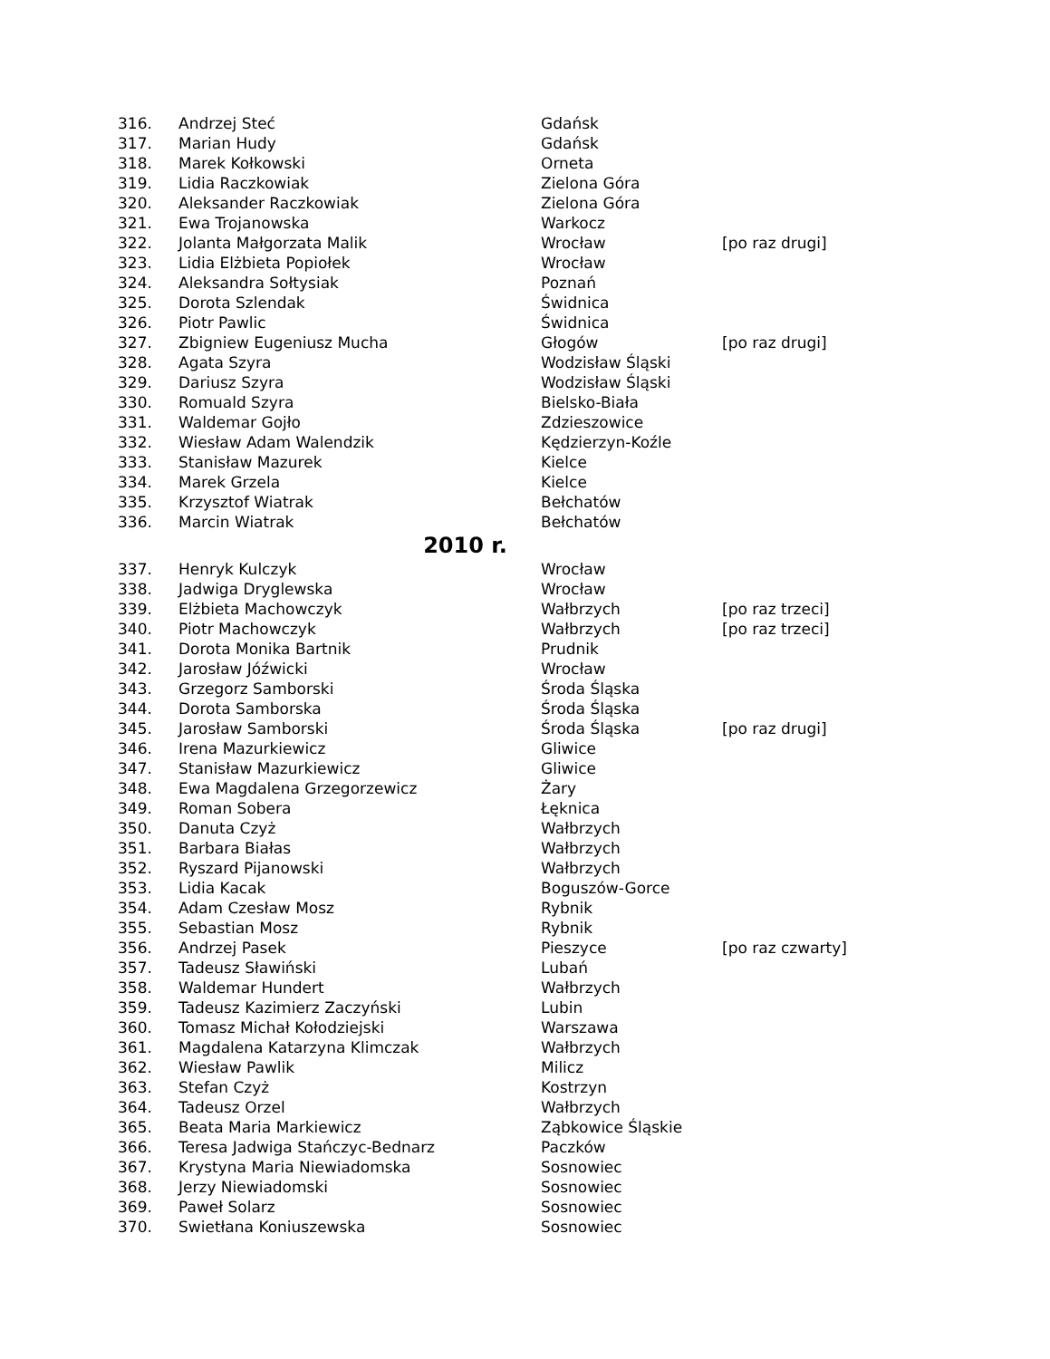| 316. | Andrzej Steć | Gdańsk | |
| 317. | Marian Hudy | Gdańsk | |
| 318. | Marek Kołkowski | Orneta | |
| 319. | Lidia Raczkowiak | Zielona Góra | |
| 320. | Aleksander Raczkowiak | Zielona Góra | |
| 321. | Ewa Trojanowska | Warkocz | |
| 322. | Jolanta Małgorzata Malik | Wrocław | [po raz drugi] |
| 323. | Lidia Elżbieta Popiołek | Wrocław | |
| 324. | Aleksandra Sołtysiak | Poznań | |
| 325. | Dorota Szlendak | Świdnica | |
| 326. | Piotr Pawlic | Świdnica | |
| 327. | Zbigniew Eugeniusz Mucha | Głogów | [po raz drugi] |
| 328. | Agata Szyra | Wodzisław Śląski | |
| 329. | Dariusz Szyra | Wodzisław Śląski | |
| 330. | Romuald Szyra | Bielsko-Biała | |
| 331. | Waldemar Gojło | Zdzieszowice | |
| 332. | Wiesław Adam Walendzik | Kędzierzyn-Koźle | |
| 333. | Stanisław Mazurek | Kielce | |
| 334. | Marek Grzela | Kielce | |
| 335. | Krzysztof Wiatrak | Bełchatów | |
| 336. | Marcin Wiatrak | Bełchatów | |
| 2010 r. | | | |
| 337. | Henryk Kulczyk | Wrocław | |
| 338. | Jadwiga Dryglewska | Wrocław | |
| 339. | Elżbieta Machowczyk | Wałbrzych | [po raz trzeci] |
| 340. | Piotr Machowczyk | Wałbrzych | [po raz trzeci] |
| 341. | Dorota Monika Bartnik | Prudnik | |
| 342. | Jarosław Jóźwicki | Wrocław | |
| 343. | Grzegorz Samborski | Środa Śląska | |
| 344. | Dorota Samborska | Środa Śląska | |
| 345. | Jarosław Samborski | Środa Śląska | [po raz drugi] |
| 346. | Irena Mazurkiewicz | Gliwice | |
| 347. | Stanisław Mazurkiewicz | Gliwice | |
| 348. | Ewa Magdalena Grzegorzewicz | Żary | |
| 349. | Roman Sobera | Łęknica | |
| 350. | Danuta Czyż | Wałbrzych | |
| 351. | Barbara Białas | Wałbrzych | |
| 352. | Ryszard Pijanowski | Wałbrzych | |
| 353. | Lidia Kacak | Boguszów-Gorce | |
| 354. | Adam Czesław Mosz | Rybnik | |
| 355. | Sebastian Mosz | Rybnik | |
| 356. | Andrzej Pasek | Pieszyce | [po raz czwarty] |
| 357. | Tadeusz Sławiński | Lubań | |
| 358. | Waldemar Hundert | Wałbrzych | |
| 359. | Tadeusz Kazimierz Zaczyński | Lubin | |
| 360. | Tomasz Michał Kołodziejski | Warszawa | |
| 361. | Magdalena Katarzyna Klimczak | Wałbrzych | |
| 362. | Wiesław Pawlik | Milicz | |
| 363. | Stefan Czyż | Kostrzyn | |
| 364. | Tadeusz Orzel | Wałbrzych | |
| 365. | Beata Maria Markiewicz | Ząbkowice Śląskie | |
| 366. | Teresa Jadwiga Stańczyc-Bednarz | Paczków | |
| 367. | Krystyna Maria Niewiadomska | Sosnowiec | |
| 368. | Jerzy Niewiadomski | Sosnowiec | |
| 369. | Paweł Solarz | Sosnowiec | |
| 370. | Swietłana Koniuszewska | Sosnowiec | |